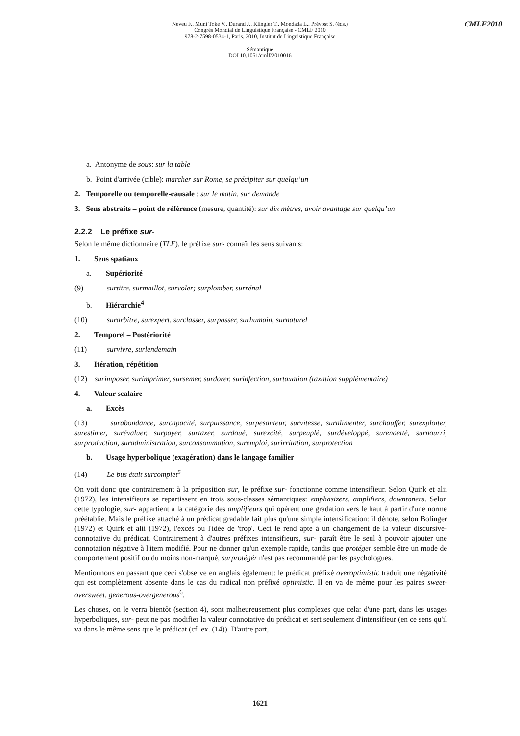CMLF2010
Neveu F., Muni Toke V., Durand J., Klingler T., Mondada L., Prévost S. (éds.)
Congrès Mondial de Linguistique Française - CMLF 2010
978-2-7598-0534-1, Paris, 2010, Institut de Linguistique Française
Sémantique
DOI 10.1051/cmlf/2010016
a. Antonyme de sous: sur la table
b. Point d'arrivée (cible): marcher sur Rome, se précipiter sur quelqu’un
2. Temporelle ou temporelle-causale : sur le matin, sur demande
3. Sens abstraits – point de référence (mesure, quantité): sur dix mètres, avoir avantage sur quelqu’un
2.2.2 Le préfixe sur-
Selon le même dictionnaire (TLF), le préfixe sur- connaît les sens suivants:
1. Sens spatiaux
a. Supériorité
(9) surtitre, surmaillot, survoler; surplomber, surrénal
b. Hiérarchie<sup>4</sup>
(10) surarbitre, surexpert, surclasser, surpasser, surhumain, surnaturel
2. Temporel – Postériorité
(11) survivre, surlendemain
3. Itération, répétition
(12) surimposer, surimprimer, sursemer, surdorer, surinfection, surtaxation (taxation supplémentaire)
4. Valeur scalaire
a. Excès
(13) surabondance, surcapacité, surpuissance, surpesanteur, survitesse, suralimenter, surchauffer, surexploiter, surestimer, surévaluer, surpayer, surtaxer, surdoué, surexcité, surpeuplé, surdéveloppé, surendetté, surnourri, surproduction, suradministration, surconsommation, suremploi, surirritation, surprotection
b. Usage hyperbolique (exagération) dans le langage familier
(14) Le bus était surcomplet<sup>5</sup>
On voit donc que contrairement à la préposition sur, le préfixe sur- fonctionne comme intensifieur. Selon Quirk et alii (1972), les intensifieurs se repartissent en trois sous-classes sémantiques: emphasizers, amplifiers, downtoners. Selon cette typologie, sur- appartient à la catégorie des amplifieurs qui opèrent une gradation vers le haut à partir d'une norme préétablie. Mais le préfixe attaché à un prédicat gradable fait plus qu'une simple intensification: il dénote, selon Bolinger (1972) et Quirk et alii (1972), l'excès ou l'idée de 'trop'. Ceci le rend apte à un changement de la valeur discursive-connotative du prédicat. Contrairement à d'autres préfixes intensifieurs, sur- paraît être le seul à pouvoir ajouter une connotation négative à l'item modifié. Pour ne donner qu'un exemple rapide, tandis que protéger semble être un mode de comportement positif ou du moins non-marqué, surprotégér n'est pas recommandé par les psychologues.
Mentionnons en passant que ceci s'observe en anglais également: le prédicat préfixé overoptimistic traduit une négativité qui est complètement absente dans le cas du radical non préfixé optimistic. Il en va de même pour les paires sweet-oversweet, generous-overgenerous<sup>6</sup>.
Les choses, on le verra bientôt (section 4), sont malheureusement plus complexes que cela: d'une part, dans les usages hyperboliques, sur- peut ne pas modifier la valeur connotative du prédicat et sert seulement d'intensifieur (en ce sens qu'il va dans le même sens que le prédicat (cf. ex. (14)). D'autre part,
1621